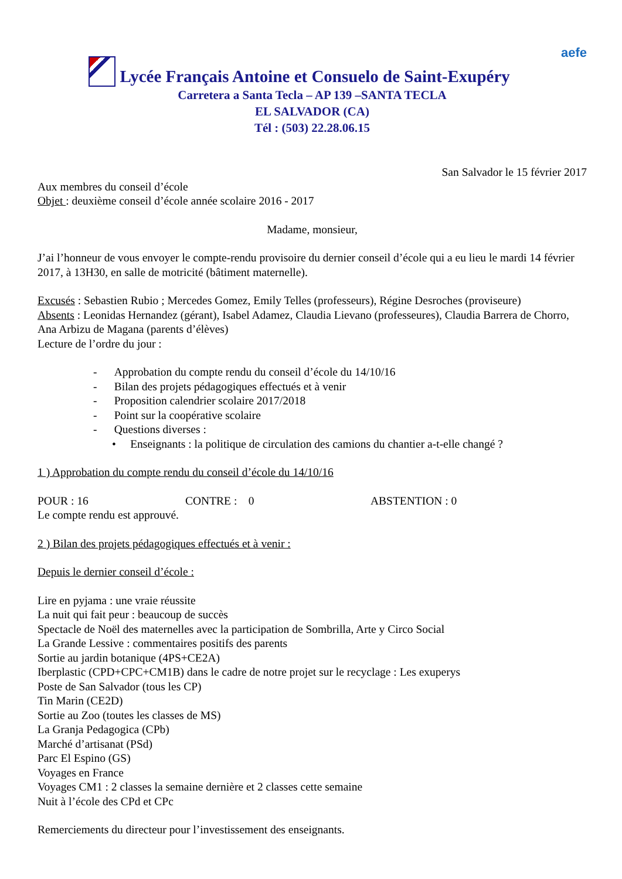aefe
Lycée Français Antoine et Consuelo de Saint-Exupéry
Carretera a Santa Tecla – AP 139 –SANTA TECLA
EL SALVADOR (CA)
Tél : (503) 22.28.06.15
San Salvador le 15 février 2017
Aux membres du conseil d’école
Objet : deuxième conseil d’école année scolaire 2016 - 2017
Madame, monsieur,
J’ai l’honneur de vous envoyer le compte-rendu provisoire du dernier conseil d’école qui a eu lieu le mardi 14 février 2017, à 13H30, en salle de motricité (bâtiment maternelle).
Excusés : Sebastien Rubio ; Mercedes Gomez, Emily Telles (professeurs), Régine Desroches (proviseure)
Absents : Leonidas Hernandez (gérant), Isabel Adamez, Claudia Lievano (professeures), Claudia Barrera de Chorro, Ana Arbizu de Magana (parents d’élèves)
Lecture de l’ordre du jour :
- Approbation du compte rendu du conseil d’école du 14/10/16
- Bilan des projets pédagogiques effectués et à venir
- Proposition calendrier scolaire 2017/2018
- Point sur la coopérative scolaire
- Questions diverses :
• Enseignants : la politique de circulation des camions du chantier a-t-elle changé ?
1 ) Approbation du compte rendu du conseil d’école du 14/10/16
POUR : 16 CONTRE : 0 ABSTENTION : 0
Le compte rendu est approuvé.
2 ) Bilan des projets pédagogiques effectués et à venir :
Depuis le dernier conseil d’école :
Lire en pyjama : une vraie réussite
La nuit qui fait peur : beaucoup de succès
Spectacle de Noël des maternelles avec la participation de Sombrilla, Arte y Circo Social
La Grande Lessive : commentaires positifs des parents
Sortie au jardin botanique (4PS+CE2A)
Iberplastic (CPD+CPC+CM1B) dans le cadre de notre projet sur le recyclage : Les exuperys
Poste de San Salvador (tous les CP)
Tin Marin (CE2D)
Sortie au Zoo (toutes les classes de MS)
La Granja Pedagogica (CPb)
Marché d’artisanat (PSd)
Parc El Espino (GS)
Voyages en France
Voyages CM1 : 2 classes la semaine dernière et 2 classes cette semaine
Nuit à l’école des CPd et CPc
Remerciements du directeur pour l’investissement des enseignants.